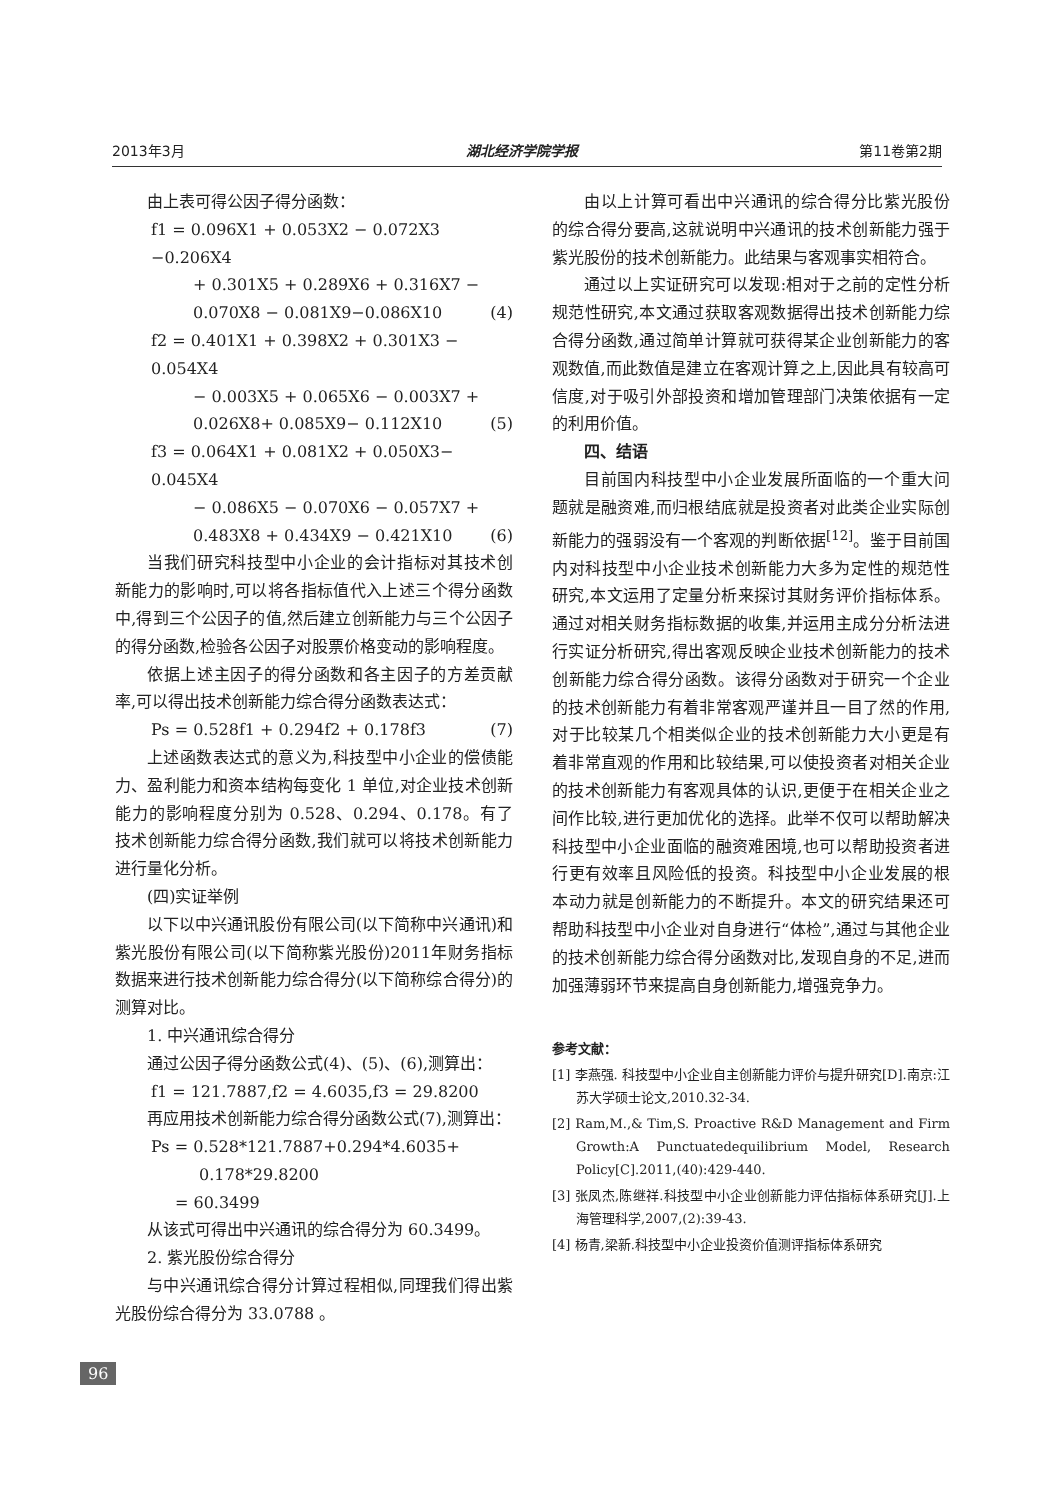2013年3月 湖北经济学院学报 第11卷第2期
由上表可得公因子得分函数：
f1 = 0.096X1 + 0.053X2 − 0.072X3 −0.206X4
+ 0.301X5 + 0.289X6 + 0.316X7 −
0.070X8 − 0.081X9−0.086X10 (4)
f2 = 0.401X1 + 0.398X2 + 0.301X3 − 0.054X4
− 0.003X5 + 0.065X6 − 0.003X7 +
0.026X8+ 0.085X9− 0.112X10 (5)
f3 = 0.064X1 + 0.081X2 + 0.050X3− 0.045X4
− 0.086X5 − 0.070X6 − 0.057X7 +
0.483X8 + 0.434X9 − 0.421X10 (6)
当我们研究科技型中小企业的会计指标对其技术创新能力的影响时,可以将各指标值代入上述三个得分函数中,得到三个公因子的值,然后建立创新能力与三个公因子的得分函数,检验各公因子对股票价格变动的影响程度。
依据上述主因子的得分函数和各主因子的方差贡献率,可以得出技术创新能力综合得分函数表达式：
Ps = 0.528f1 + 0.294f2 + 0.178f3 (7)
上述函数表达式的意义为,科技型中小企业的偿债能力、盈利能力和资本结构每变化 1 单位,对企业技术创新能力的影响程度分别为 0.528、0.294、0.178。有了技术创新能力综合得分函数,我们就可以将技术创新能力进行量化分析。
(四)实证举例
以下以中兴通讯股份有限公司(以下简称中兴通讯)和紫光股份有限公司(以下简称紫光股份)2011年财务指标数据来进行技术创新能力综合得分(以下简称综合得分)的测算对比。
1. 中兴通讯综合得分
通过公因子得分函数公式(4)、(5)、(6),测算出：
f1 = 121.7887,f2 = 4.6035,f3 = 29.8200
再应用技术创新能力综合得分函数公式(7),测算出：
Ps = 0.528*121.7887+0.294*4.6035+
0.178*29.8200
= 60.3499
从该式可得出中兴通讯的综合得分为 60.3499。
2. 紫光股份综合得分
与中兴通讯综合得分计算过程相似,同理我们得出紫光股份综合得分为 33.0788 。
由以上计算可看出中兴通讯的综合得分比紫光股份的综合得分要高,这就说明中兴通讯的技术创新能力强于紫光股份的技术创新能力。此结果与客观事实相符合。
通过以上实证研究可以发现:相对于之前的定性分析规范性研究,本文通过获取客观数据得出技术创新能力综合得分函数,通过简单计算就可获得某企业创新能力的客观数值,而此数值是建立在客观计算之上,因此具有较高可信度,对于吸引外部投资和增加管理部门决策依据有一定的利用价值。
四、结语
目前国内科技型中小企业发展所面临的一个重大问题就是融资难,而归根结底就是投资者对此类企业实际创新能力的强弱没有一个客观的判断依据<sup>[12]</sup>。鉴于目前国内对科技型中小企业技术创新能力大多为定性的规范性研究,本文运用了定量分析来探讨其财务评价指标体系。通过对相关财务指标数据的收集,并运用主成分分析法进行实证分析研究,得出客观反映企业技术创新能力的技术创新能力综合得分函数。该得分函数对于研究一个企业的技术创新能力有着非常客观严谨并且一目了然的作用,对于比较某几个相类似企业的技术创新能力大小更是有着非常直观的作用和比较结果,可以使投资者对相关企业的技术创新能力有客观具体的认识,更便于在相关企业之间作比较,进行更加优化的选择。此举不仅可以帮助解决科技型中小企业面临的融资难困境,也可以帮助投资者进行更有效率且风险低的投资。科技型中小企业发展的根本动力就是创新能力的不断提升。本文的研究结果还可帮助科技型中小企业对自身进行“体检”,通过与其他企业的技术创新能力综合得分函数对比,发现自身的不足,进而加强薄弱环节来提高自身创新能力,增强竞争力。
参考文献：
[1] 李燕强. 科技型中小企业自主创新能力评价与提升研究[D].南京:江苏大学硕士论文,2010.32-34.
[2] Ram,M.,& Tim,S. Proactive R&D Management and Firm Growth:A Punctuatedequilibrium Model, Research Policy[C].2011,(40):429-440.
[3] 张凤杰,陈继祥.科技型中小企业创新能力评估指标体系研究[J].上海管理科学,2007,(2):39-43.
[4] 杨青,梁新.科技型中小企业投资价值测评指标体系研究
96